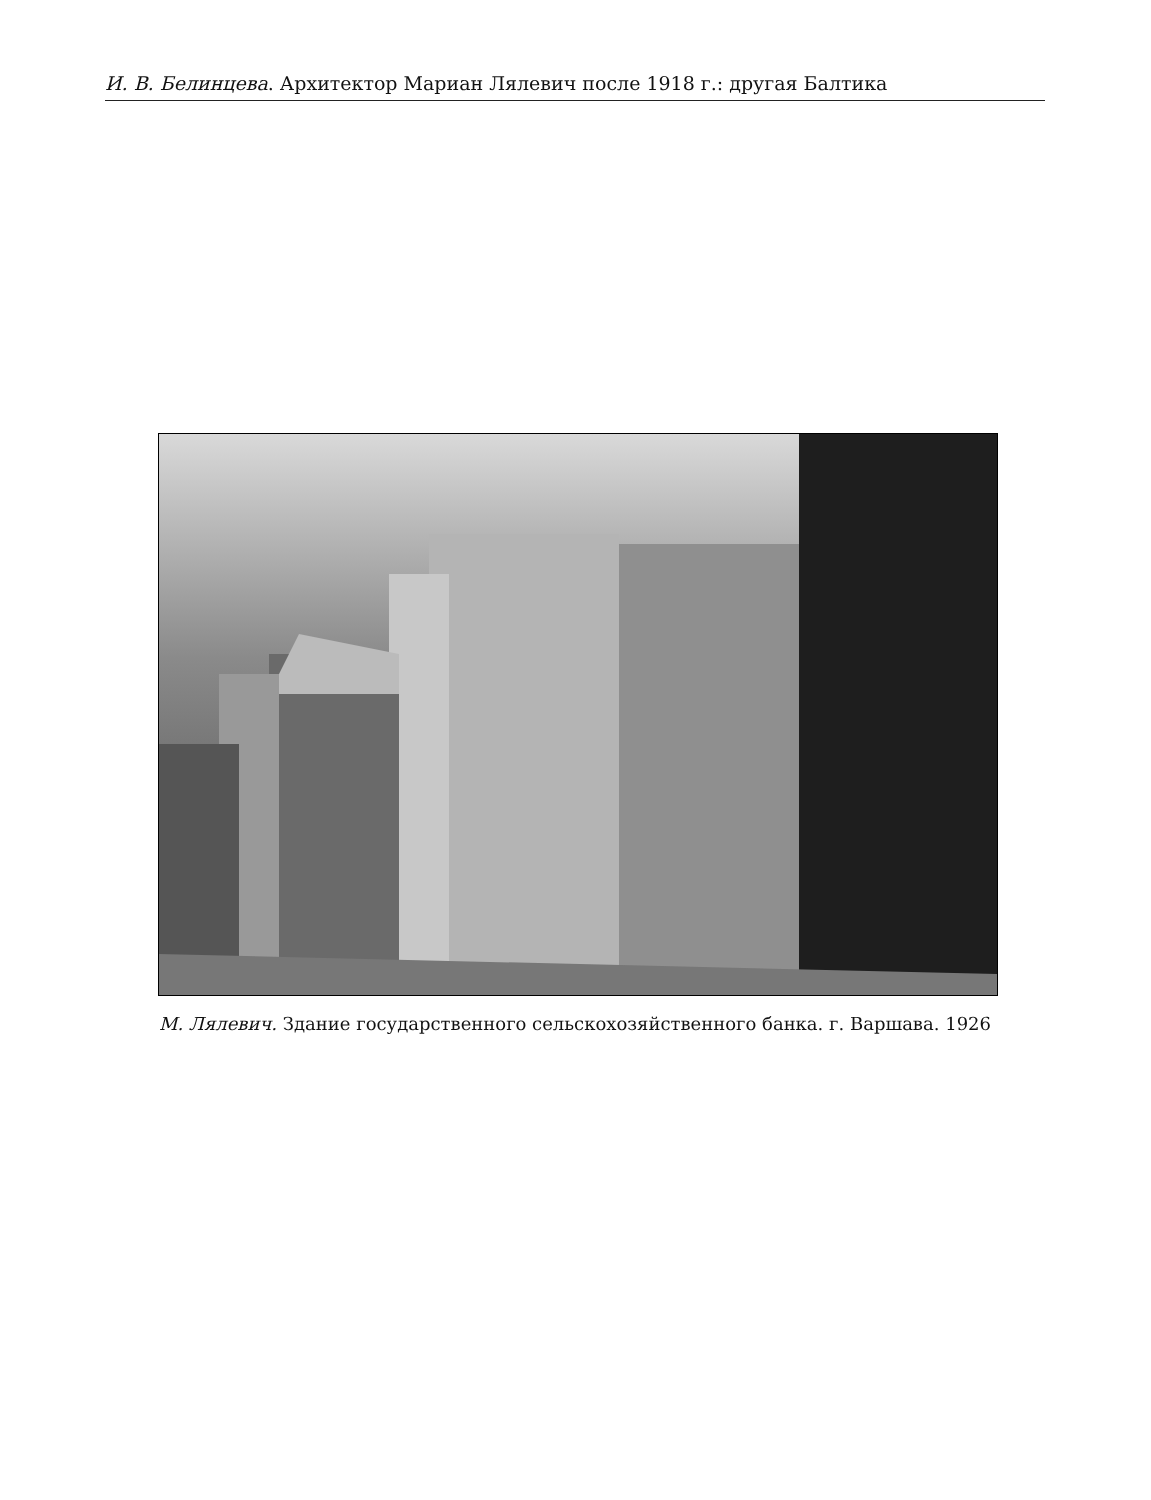И. В. Белинцева. Архитектор Мариан Лялевич после 1918 г.: другая Балтика
М. Лялевич. Здание государственного сельскохозяйственного банка. г. Варшава. 1926